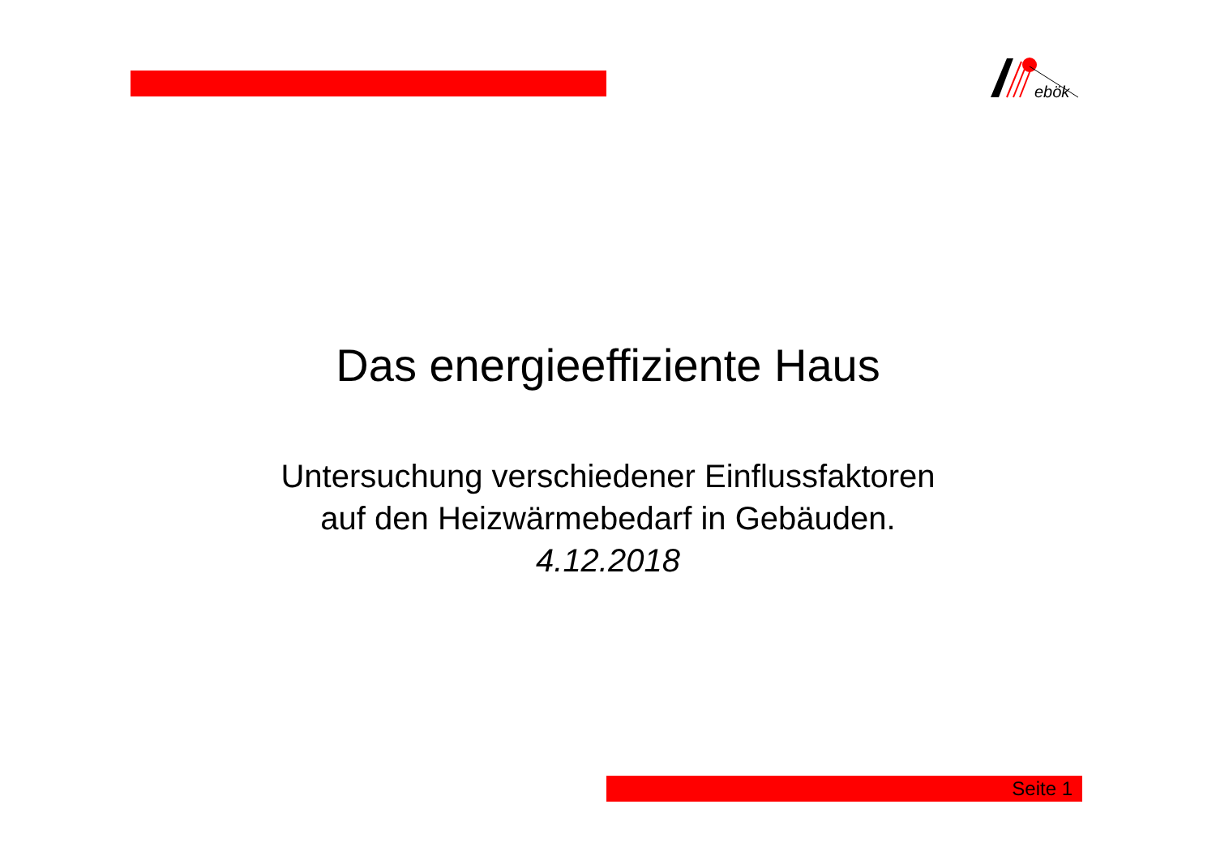ebök
Das energieeffiziente Haus
Untersuchung verschiedener Einflussfaktoren
auf den Heizwärmebedarf in Gebäuden.
4.12.2018
Seite 1